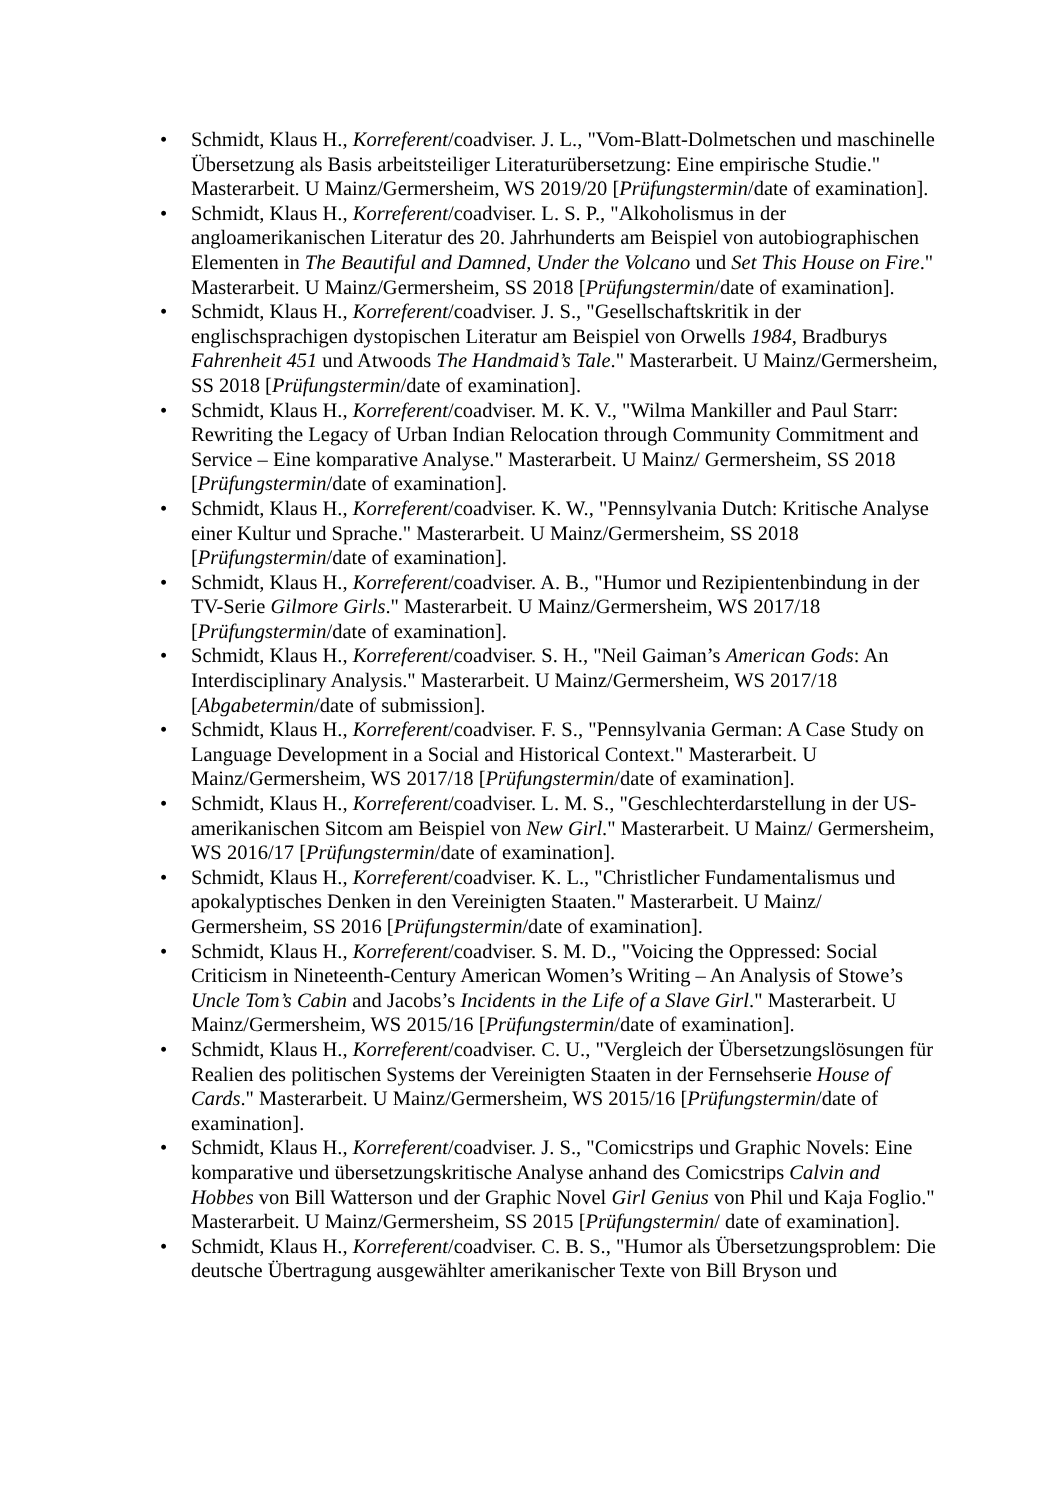• Schmidt, Klaus H., Korreferent/coadviser. J. L., "Vom-Blatt-Dolmetschen und maschinelle Übersetzung als Basis arbeitsteiliger Literaturübersetzung: Eine empirische Studie." Masterarbeit. U Mainz/Germersheim, WS 2019/20 [Prüfungstermin/date of examination].
• Schmidt, Klaus H., Korreferent/coadviser. L. S. P., "Alkoholismus in der angloamerikanischen Literatur des 20. Jahrhunderts am Beispiel von autobiographischen Elementen in The Beautiful and Damned, Under the Volcano und Set This House on Fire." Masterarbeit. U Mainz/Germersheim, SS 2018 [Prüfungstermin/date of examination].
• Schmidt, Klaus H., Korreferent/coadviser. J. S., "Gesellschaftskritik in der englischsprachigen dystopischen Literatur am Beispiel von Orwells 1984, Bradburys Fahrenheit 451 und Atwoods The Handmaid’s Tale." Masterarbeit. U Mainz/Germersheim, SS 2018 [Prüfungstermin/date of examination].
• Schmidt, Klaus H., Korreferent/coadviser. M. K. V., "Wilma Mankiller and Paul Starr: Rewriting the Legacy of Urban Indian Relocation through Community Commitment and Service – Eine komparative Analyse." Masterarbeit. U Mainz/ Germersheim, SS 2018 [Prüfungstermin/date of examination].
• Schmidt, Klaus H., Korreferent/coadviser. K. W., "Pennsylvania Dutch: Kritische Analyse einer Kultur und Sprache." Masterarbeit. U Mainz/Germersheim, SS 2018 [Prüfungstermin/date of examination].
• Schmidt, Klaus H., Korreferent/coadviser. A. B., "Humor und Rezipientenbindung in der TV-Serie Gilmore Girls." Masterarbeit. U Mainz/Germersheim, WS 2017/18 [Prüfungstermin/date of examination].
• Schmidt, Klaus H., Korreferent/coadviser. S. H., "Neil Gaiman’s American Gods: An Interdisciplinary Analysis." Masterarbeit. U Mainz/Germersheim, WS 2017/18 [Abgabetermin/date of submission].
• Schmidt, Klaus H., Korreferent/coadviser. F. S., "Pennsylvania German: A Case Study on Language Development in a Social and Historical Context." Masterarbeit. U Mainz/Germersheim, WS 2017/18 [Prüfungstermin/date of examination].
• Schmidt, Klaus H., Korreferent/coadviser. L. M. S., "Geschlechterdarstellung in der US-amerikanischen Sitcom am Beispiel von New Girl." Masterarbeit. U Mainz/ Germersheim, WS 2016/17 [Prüfungstermin/date of examination].
• Schmidt, Klaus H., Korreferent/coadviser. K. L., "Christlicher Fundamentalismus und apokalyptisches Denken in den Vereinigten Staaten." Masterarbeit. U Mainz/ Germersheim, SS 2016 [Prüfungstermin/date of examination].
• Schmidt, Klaus H., Korreferent/coadviser. S. M. D., "Voicing the Oppressed: Social Criticism in Nineteenth-Century American Women’s Writing – An Analysis of Stowe’s Uncle Tom’s Cabin and Jacobs’s Incidents in the Life of a Slave Girl." Masterarbeit. U Mainz/Germersheim, WS 2015/16 [Prüfungstermin/date of examination].
• Schmidt, Klaus H., Korreferent/coadviser. C. U., "Vergleich der Übersetzungslösungen für Realien des politischen Systems der Vereinigten Staaten in der Fernsehserie House of Cards." Masterarbeit. U Mainz/Germersheim, WS 2015/16 [Prüfungstermin/date of examination].
• Schmidt, Klaus H., Korreferent/coadviser. J. S., "Comicstrips und Graphic Novels: Eine komparative und übersetzungskritische Analyse anhand des Comicstrips Calvin and Hobbes von Bill Watterson und der Graphic Novel Girl Genius von Phil und Kaja Foglio." Masterarbeit. U Mainz/Germersheim, SS 2015 [Prüfungstermin/ date of examination].
• Schmidt, Klaus H., Korreferent/coadviser. C. B. S., "Humor als Übersetzungsproblem: Die deutsche Übertragung ausgewählter amerikanischer Texte von Bill Bryson und